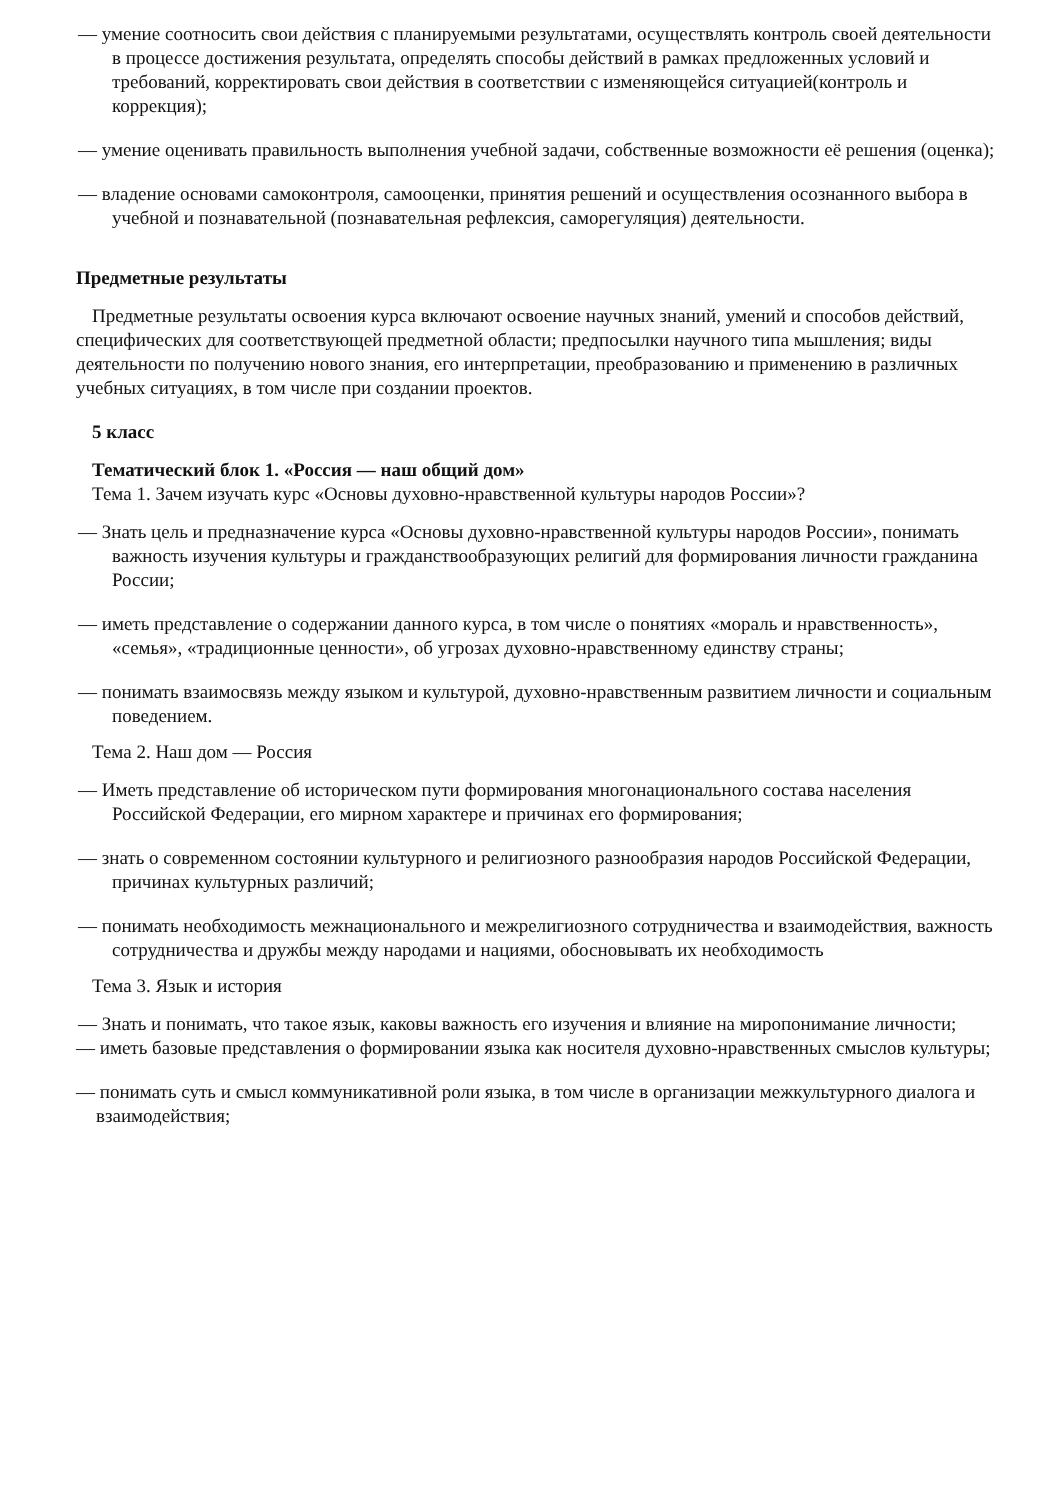— умение соотносить свои действия с планируемыми результатами, осуществлять контроль своей деятельности в процессе достижения результата, определять способы действий в рамках предложенных условий и требований, корректировать свои действия в соответствии с изменяющейся ситуацией(контроль и коррекция);
— умение оценивать правильность выполнения учебной задачи, собственные возможности её решения (оценка);
— владение основами самоконтроля, самооценки, принятия решений и осуществления осознанного выбора в учебной и познавательной (познавательная рефлексия, саморегуляция) деятельности.
Предметные результаты
Предметные результаты освоения курса включают освоение научных знаний, умений и способов действий, специфических для соответствующей предметной области; предпосылки научного типа мышления; виды деятельности по получению нового знания, его интерпретации, преобразованию и применению в различных учебных ситуациях, в том числе при создании проектов.
5 класс
Тематический блок 1. «Россия — наш общий дом»
Тема 1. Зачем изучать курс «Основы духовно-нравственной культуры народов России»?
— Знать цель и предназначение курса «Основы духовно-нравственной культуры народов России», понимать важность изучения культуры и гражданствообразующих религий для формирования личности гражданина России;
— иметь представление о содержании данного курса, в том числе о понятиях «мораль и нравственность», «семья», «традиционные ценности», об угрозах духовно-нравственному единству страны;
— понимать взаимосвязь между языком и культурой, духовно-нравственным развитием личности и социальным поведением.
Тема 2. Наш дом — Россия
— Иметь представление об историческом пути формирования многонационального состава населения Российской Федерации, его мирном характере и причинах его формирования;
— знать о современном состоянии культурного и религиозного разнообразия народов Российской Федерации, причинах культурных различий;
— понимать необходимость межнационального и межрелигиозного сотрудничества и взаимодействия, важность сотрудничества и дружбы между народами и нациями, обосновывать их необходимость
Тема 3. Язык и история
— Знать и понимать, что такое язык, каковы важность его изучения и влияние на миропонимание личности;
— иметь базовые представления о формировании языка как носителя духовно-нравственных смыслов культуры;
— понимать суть и смысл коммуникативной роли языка, в том числе в организации межкультурного диалога и взаимодействия;